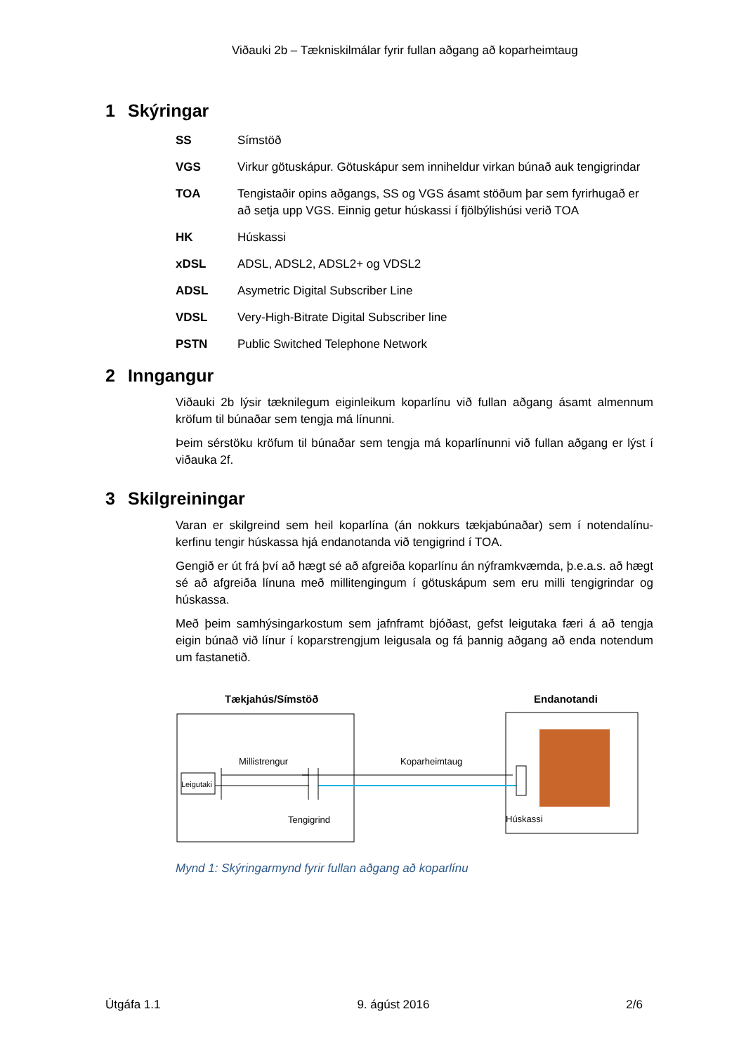Viðauki 2b – Tækniskilmálar fyrir fullan aðgang að koparheimtaug
1 Skýringar
| SS | Símstöð |
| VGS | Virkur götuskápur. Götuskápur sem inniheldur virkan búnað auk tengigrindar |
| TOA | Tengistaðir opins aðgangs, SS og VGS ásamt stöðum þar sem fyrirhugað er að setja upp VGS. Einnig getur húskassi í fjölbýlishúsi verið TOA |
| HK | Húskassi |
| xDSL | ADSL, ADSL2, ADSL2+ og VDSL2 |
| ADSL | Asymetric Digital Subscriber Line |
| VDSL | Very-High-Bitrate Digital Subscriber line |
| PSTN | Public Switched Telephone Network |
2 Inngangur
Viðauki 2b lýsir tæknilegum eiginleikum koparlínu við fullan aðgang ásamt almennum kröfum til búnaðar sem tengja má línunni.
Þeim sérstöku kröfum til búnaðar sem tengja má koparlínunni við fullan aðgang er lýst í viðauka 2f.
3 Skilgreiningar
Varan er skilgreind sem heil koparlína (án nokkurs tækjabúnaðar) sem í notendalínu-kerfinu tengir húskassa hjá endanotanda við tengigrind í TOA.
Gengið er út frá því að hægt sé að afgreiða koparlínu án nýframkvæmda, þ.e.a.s. að hægt sé að afgreiða línuna með millitengingum í götuskápum sem eru milli tengigrindar og húskassa.
Með þeim samhýsingarkostum sem jafnframt bjóðast, gefst leigutaka færi á að tengja eigin búnað við línur í koparstrengjum leigusala og fá þannig aðgang að enda notendum um fastanetið.
Tækjahús/Símstöð
Endanotandi
Millistrengur
Koparheimtaug
Leigutaki
Tengigrind
Húskassi
Mynd 1: Skýringarmynd fyrir fullan aðgang að koparlínu
Útgáfa 1.1 9. ágúst 2016 2/6